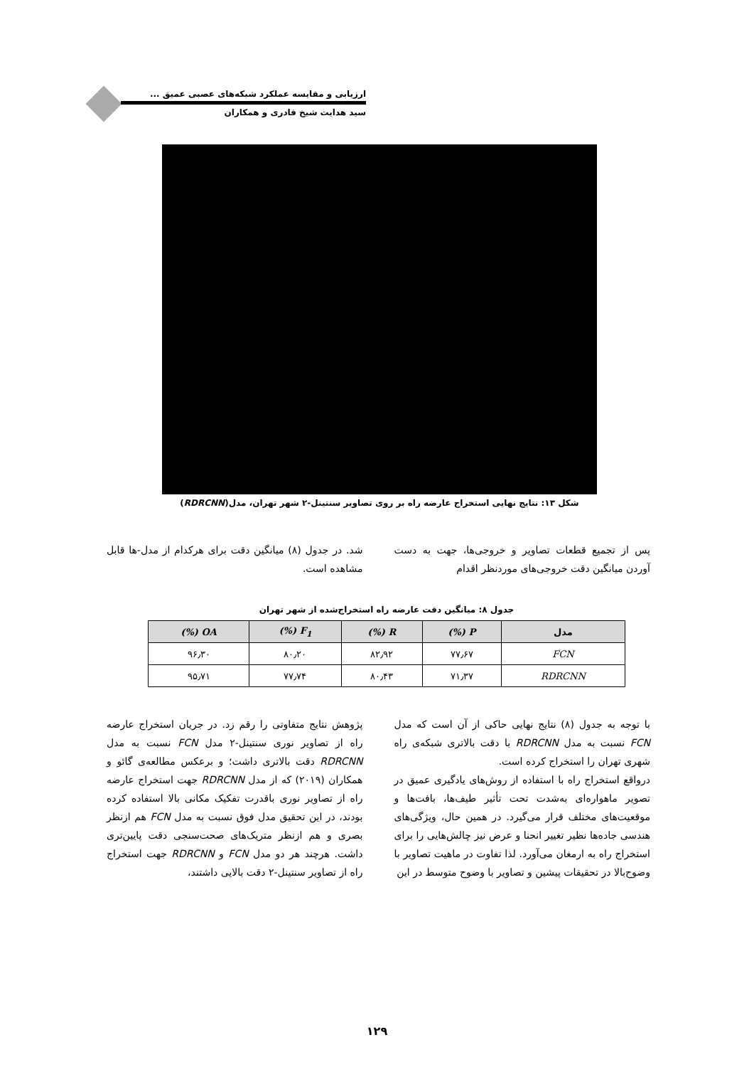ارزیابی و مقایسه عملکرد شبکه‌های عصبی عمیق ...
سید هدایت شیخ قادری و همکاران
شکل ۱۳: نتایج نهایی استخراج عارضه راه بر روی تصاویر سنتینل-۲ شهر تهران، مدل(RDRCNN)
پس از تجمیع قطعات تصاویر و خروجی‌ها، جهت به دست آوردن میانگین دقت خروجی‌های موردنظر اقدام
شد. در جدول (۸) میانگین دقت برای هرکدام از مدل-ها قابل مشاهده است.
جدول ۸: میانگین دقت عارضه راه استخراج‌شده از شهر تهران
| مدل | P (%) | R (%) | F<sub>1</sub> (%) | OA (%) |
| --- | --- | --- | --- | --- |
| FCN | ۷۷٫۶۷ | ۸۲٫۹۲ | ۸۰٫۲۰ | ۹۶٫۳۰ |
| RDRCNN | ۷۱٫۳۷ | ۸۰٫۴۳ | ۷۷٫۷۴ | ۹۵٫۷۱ |
با توجه به جدول (۸) نتایج نهایی حاکی از آن است که مدل FCN نسبت به مدل RDRCNN با دقت بالاتری شبکه‌ی راه شهری تهران را استخراج کرده است.
درواقع استخراج راه با استفاده از روش‌های یادگیری عمیق در تصویر ماهواره‌ای به‌شدت تحت تأثیر طیف‌ها، بافت‌ها و موقعیت‌های مختلف قرار می‌گیرد. در همین حال، ویژگی‌های هندسی جاده‌ها نظیر تغییر انحنا و عرض نیز چالش‌هایی را برای استخراج راه به ارمغان می‌آورد. لذا تفاوت در ماهیت تصاویر با وضوح‌بالا در تحقیقات پیشین و تصاویر با وضوح متوسط در این
پژوهش نتایج متفاوتی را رقم زد. در جریان استخراج عارضه راه از تصاویر نوری سنتینل-۲ مدل FCN نسبت به مدل RDRCNN دقت بالاتری داشت؛ و برعکس مطالعه‌ی گائو و همکاران (۲۰۱۹) که از مدل RDRCNN جهت استخراج عارضه راه از تصاویر نوری باقدرت تفکیک مکانی بالا استفاده کرده بودند، در این تحقیق مدل فوق نسبت به مدل FCN هم ازنظر بصری و هم ازنظر متریک‌های صحت‌سنجی دقت پایین‌تری داشت. هرچند هر دو مدل FCN و RDRCNN جهت استخراج راه از تصاویر سنتینل-۲ دقت بالایی داشتند،
۱۲۹